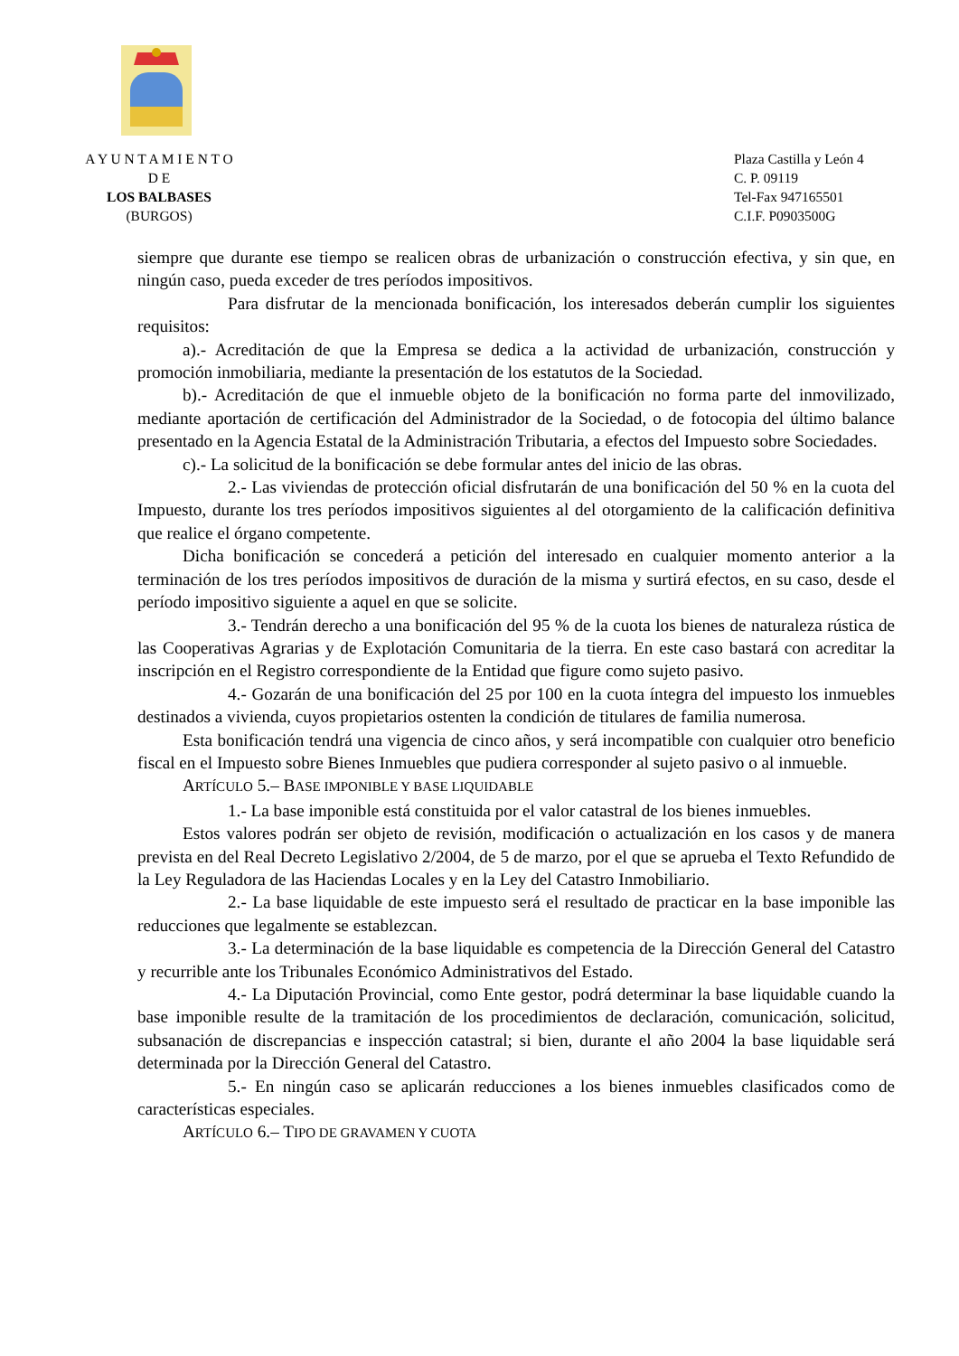A Y U N T A M I E N T O
D E
LOS BALBASES
(BURGOS)
Plaza Castilla y León 4
C. P. 09119
Tel-Fax 947165501
C.I.F. P0903500G
siempre que durante ese tiempo se realicen obras de urbanización o construcción efectiva, y sin que, en ningún caso, pueda exceder de tres períodos impositivos.
Para disfrutar de la mencionada bonificación, los interesados deberán cumplir los siguientes requisitos:
a).- Acreditación de que la Empresa se dedica a la actividad de urbanización, construcción y promoción inmobiliaria, mediante la presentación de los estatutos de la Sociedad.
b).- Acreditación de que el inmueble objeto de la bonificación no forma parte del inmovilizado, mediante aportación de certificación del Administrador de la Sociedad, o de fotocopia del último balance presentado en la Agencia Estatal de la Administración Tributaria, a efectos del Impuesto sobre Sociedades.
c).- La solicitud de la bonificación se debe formular antes del inicio de las obras.
2.- Las viviendas de protección oficial disfrutarán de una bonificación del 50 % en la cuota del Impuesto, durante los tres períodos impositivos siguientes al del otorgamiento de la calificación definitiva que realice el órgano competente.
Dicha bonificación se concederá a petición del interesado en cualquier momento anterior a la terminación de los tres períodos impositivos de duración de la misma y surtirá efectos, en su caso, desde el período impositivo siguiente a aquel en que se solicite.
3.- Tendrán derecho a una bonificación del 95 % de la cuota los bienes de naturaleza rústica de las Cooperativas Agrarias y de Explotación Comunitaria de la tierra. En este caso bastará con acreditar la inscripción en el Registro correspondiente de la Entidad que figure como sujeto pasivo.
4.- Gozarán de una bonificación del 25 por 100 en la cuota íntegra del impuesto los inmuebles destinados a vivienda, cuyos propietarios ostenten la condición de titulares de familia numerosa.
Esta bonificación tendrá una vigencia de cinco años, y será incompatible con cualquier otro beneficio fiscal en el Impuesto sobre Bienes Inmuebles que pudiera corresponder al sujeto pasivo o al inmueble.
ARTÍCULO 5.– BASE IMPONIBLE Y BASE LIQUIDABLE
1.- La base imponible está constituida por el valor catastral de los bienes inmuebles.
Estos valores podrán ser objeto de revisión, modificación o actualización en los casos y de manera prevista en del Real Decreto Legislativo 2/2004, de 5 de marzo, por el que se aprueba el Texto Refundido de la Ley Reguladora de las Haciendas Locales y en la Ley del Catastro Inmobiliario.
2.- La base liquidable de este impuesto será el resultado de practicar en la base imponible las reducciones que legalmente se establezcan.
3.- La determinación de la base liquidable es competencia de la Dirección General del Catastro y recurrible ante los Tribunales Económico Administrativos del Estado.
4.- La Diputación Provincial, como Ente gestor, podrá determinar la base liquidable cuando la base imponible resulte de la tramitación de los procedimientos de declaración, comunicación, solicitud, subsanación de discrepancias e inspección catastral; si bien, durante el año 2004 la base liquidable será determinada por la Dirección General del Catastro.
5.- En ningún caso se aplicarán reducciones a los bienes inmuebles clasificados como de características especiales.
ARTÍCULO 6.– TIPO DE GRAVAMEN Y CUOTA